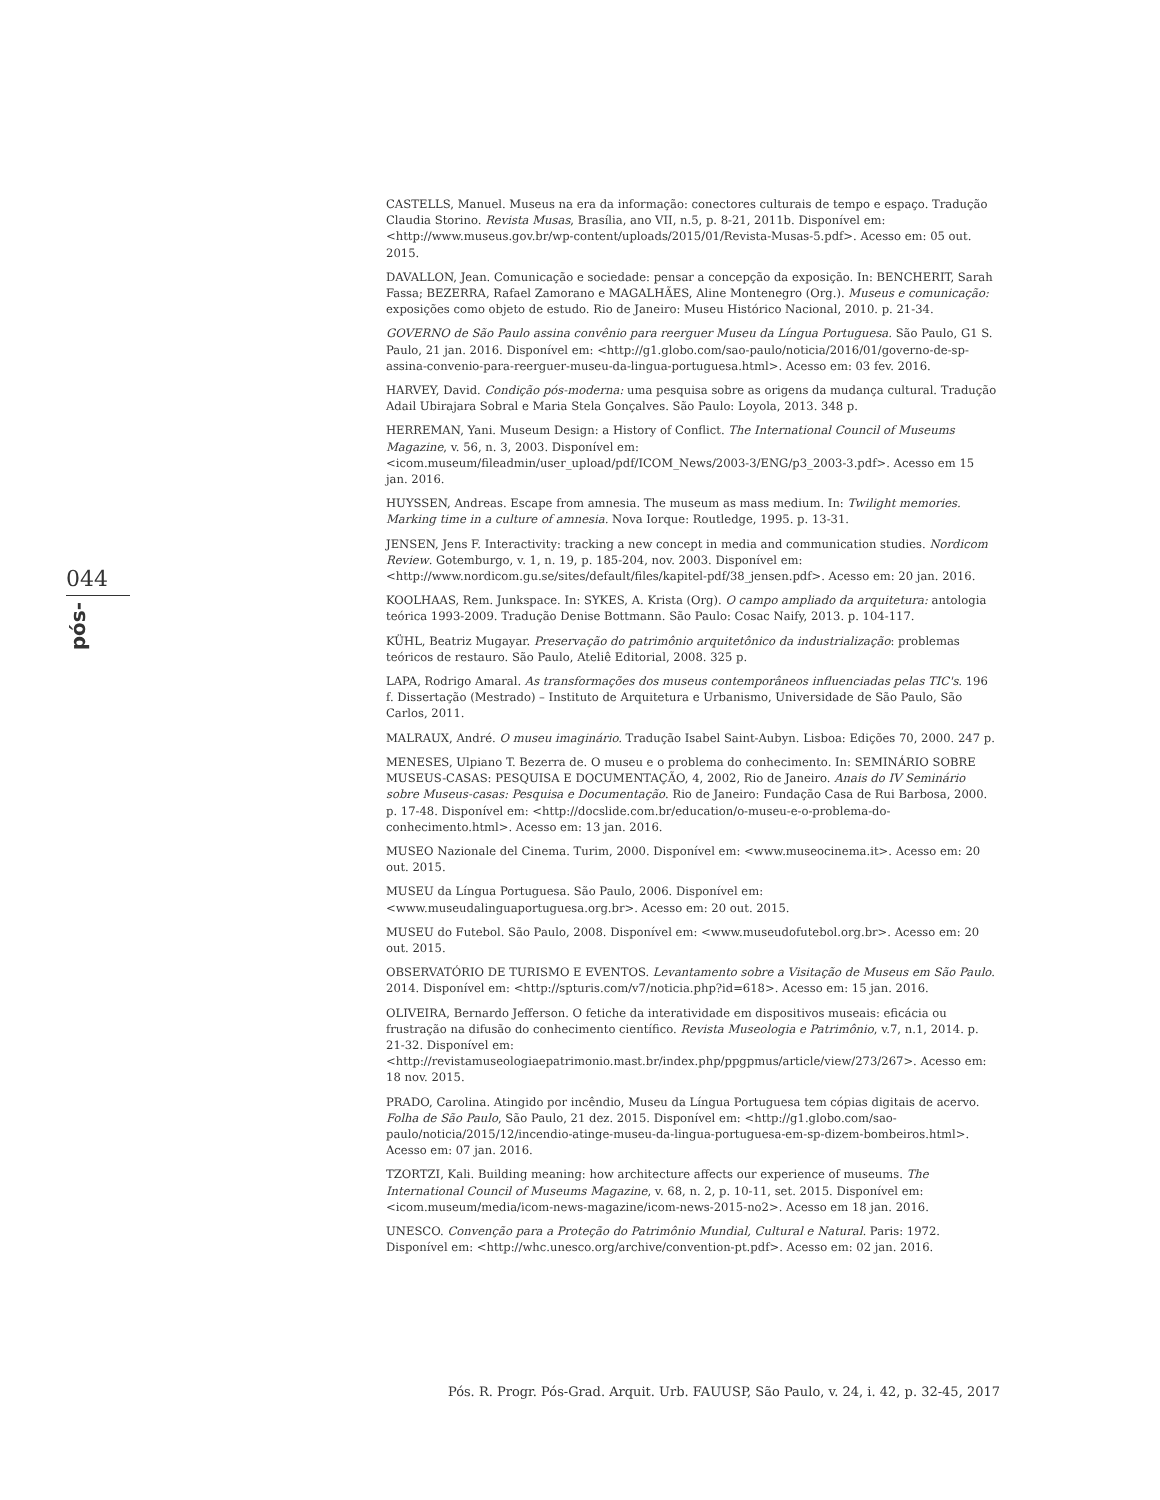044
pós-
CASTELLS, Manuel. Museus na era da informação: conectores culturais de tempo e espaço. Tradução Claudia Storino. Revista Musas, Brasília, ano VII, n.5, p. 8-21, 2011b. Disponível em: <http://www.museus.gov.br/wp-content/uploads/2015/01/Revista-Musas-5.pdf>. Acesso em: 05 out. 2015.
DAVALLON, Jean. Comunicação e sociedade: pensar a concepção da exposição. In: BENCHERIT, Sarah Fassa; BEZERRA, Rafael Zamorano e MAGALHÃES, Aline Montenegro (Org.). Museus e comunicação: exposições como objeto de estudo. Rio de Janeiro: Museu Histórico Nacional, 2010. p. 21-34.
GOVERNO de São Paulo assina convênio para reerguer Museu da Língua Portuguesa. São Paulo, G1 S. Paulo, 21 jan. 2016. Disponível em: <http://g1.globo.com/sao-paulo/noticia/2016/01/governo-de-sp-assina-convenio-para-reerguer-museu-da-lingua-portuguesa.html>. Acesso em: 03 fev. 2016.
HARVEY, David. Condição pós-moderna: uma pesquisa sobre as origens da mudança cultural. Tradução Adail Ubirajara Sobral e Maria Stela Gonçalves. São Paulo: Loyola, 2013. 348 p.
HERREMAN, Yani. Museum Design: a History of Conflict. The International Council of Museums Magazine, v. 56, n. 3, 2003. Disponível em: <icom.museum/fileadmin/user_upload/pdf/ICOM_News/2003-3/ENG/p3_2003-3.pdf>. Acesso em 15 jan. 2016.
HUYSSEN, Andreas. Escape from amnesia. The museum as mass medium. In: Twilight memories. Marking time in a culture of amnesia. Nova Iorque: Routledge, 1995. p. 13-31.
JENSEN, Jens F. Interactivity: tracking a new concept in media and communication studies. Nordicom Review. Gotemburgo, v. 1, n. 19, p. 185-204, nov. 2003. Disponível em: <http://www.nordicom.gu.se/sites/default/files/kapitel-pdf/38_jensen.pdf>. Acesso em: 20 jan. 2016.
KOOLHAAS, Rem. Junkspace. In: SYKES, A. Krista (Org). O campo ampliado da arquitetura: antologia teórica 1993-2009. Tradução Denise Bottmann. São Paulo: Cosac Naify, 2013. p. 104-117.
KÜHL, Beatriz Mugayar. Preservação do patrimônio arquitetônico da industrialização: problemas teóricos de restauro. São Paulo, Ateliê Editorial, 2008. 325 p.
LAPA, Rodrigo Amaral. As transformações dos museus contemporâneos influenciadas pelas TIC's. 196 f. Dissertação (Mestrado) – Instituto de Arquitetura e Urbanismo, Universidade de São Paulo, São Carlos, 2011.
MALRAUX, André. O museu imaginário. Tradução Isabel Saint-Aubyn. Lisboa: Edições 70, 2000. 247 p.
MENESES, Ulpiano T. Bezerra de. O museu e o problema do conhecimento. In: SEMINÁRIO SOBRE MUSEUS-CASAS: PESQUISA E DOCUMENTAÇÃO, 4, 2002, Rio de Janeiro. Anais do IV Seminário sobre Museus-casas: Pesquisa e Documentação. Rio de Janeiro: Fundação Casa de Rui Barbosa, 2000. p. 17-48. Disponível em: <http://docslide.com.br/education/o-museu-e-o-problema-do-conhecimento.html>. Acesso em: 13 jan. 2016.
MUSEO Nazionale del Cinema. Turim, 2000. Disponível em: <www.museocinema.it>. Acesso em: 20 out. 2015.
MUSEU da Língua Portuguesa. São Paulo, 2006. Disponível em: <www.museudalinguaportuguesa.org.br>. Acesso em: 20 out. 2015.
MUSEU do Futebol. São Paulo, 2008. Disponível em: <www.museudofutebol.org.br>. Acesso em: 20 out. 2015.
OBSERVATÓRIO DE TURISMO E EVENTOS. Levantamento sobre a Visitação de Museus em São Paulo. 2014. Disponível em: <http://spturis.com/v7/noticia.php?id=618>. Acesso em: 15 jan. 2016.
OLIVEIRA, Bernardo Jefferson. O fetiche da interatividade em dispositivos museais: eficácia ou frustração na difusão do conhecimento científico. Revista Museologia e Patrimônio, v.7, n.1, 2014. p. 21-32. Disponível em: <http://revistamuseologiaepatrimonio.mast.br/index.php/ppgpmus/article/view/273/267>. Acesso em: 18 nov. 2015.
PRADO, Carolina. Atingido por incêndio, Museu da Língua Portuguesa tem cópias digitais de acervo. Folha de São Paulo, São Paulo, 21 dez. 2015. Disponível em: <http://g1.globo.com/sao-paulo/noticia/2015/12/incendio-atinge-museu-da-lingua-portuguesa-em-sp-dizem-bombeiros.html>. Acesso em: 07 jan. 2016.
TZORTZI, Kali. Building meaning: how architecture affects our experience of museums. The International Council of Museums Magazine, v. 68, n. 2, p. 10-11, set. 2015. Disponível em: <icom.museum/media/icom-news-magazine/icom-news-2015-no2>. Acesso em 18 jan. 2016.
UNESCO. Convenção para a Proteção do Patrimônio Mundial, Cultural e Natural. Paris: 1972. Disponível em: <http://whc.unesco.org/archive/convention-pt.pdf>. Acesso em: 02 jan. 2016.
Pós. R. Progr. Pós-Grad. Arquit. Urb. FAUUSP, São Paulo, v. 24, i. 42, p. 32-45, 2017